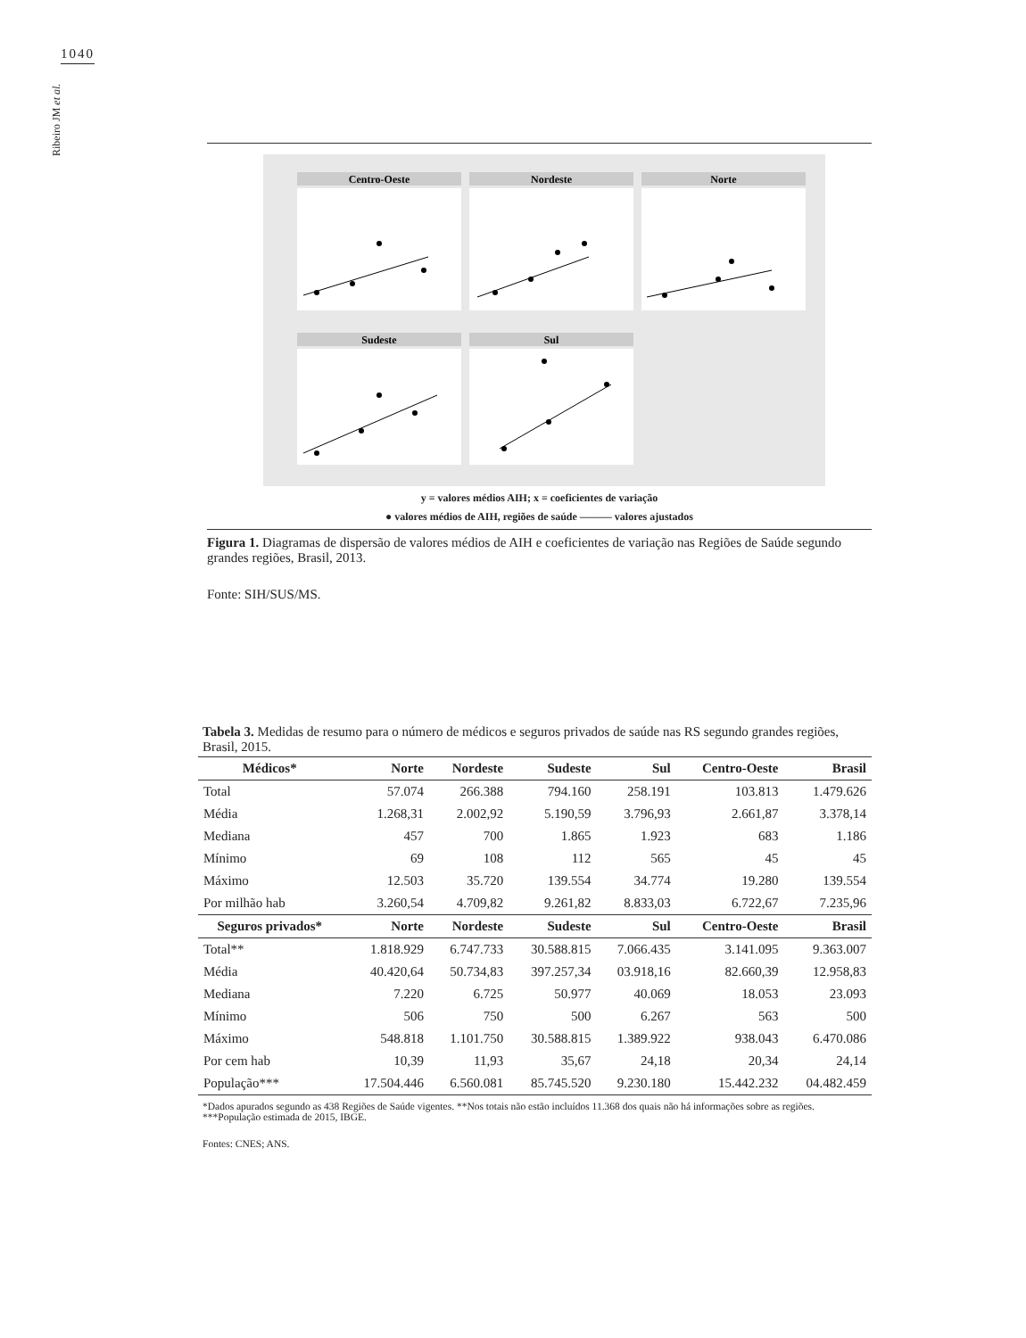1040
Ribeiro JM et al.
Centro-Oeste
Nordeste
Norte
Sudeste
Sul
y = valores médios AIH; x = coeficientes de variação
● valores médios de AIH, regiões de saúde ——— valores ajustados
Figura 1. Diagramas de dispersão de valores médios de AIH e coeficientes de variação nas Regiões de Saúde segundo grandes regiões, Brasil, 2013.
Fonte: SIH/SUS/MS.
Tabela 3. Medidas de resumo para o número de médicos e seguros privados de saúde nas RS segundo grandes regiões, Brasil, 2015.
| Médicos* | Norte | Nordeste | Sudeste | Sul | Centro-Oeste | Brasil |
| --- | --- | --- | --- | --- | --- | --- |
| Total | 57.074 | 266.388 | 794.160 | 258.191 | 103.813 | 1.479.626 |
| Média | 1.268,31 | 2.002,92 | 5.190,59 | 3.796,93 | 2.661,87 | 3.378,14 |
| Mediana | 457 | 700 | 1.865 | 1.923 | 683 | 1.186 |
| Mínimo | 69 | 108 | 112 | 565 | 45 | 45 |
| Máximo | 12.503 | 35.720 | 139.554 | 34.774 | 19.280 | 139.554 |
| Por milhão hab | 3.260,54 | 4.709,82 | 9.261,82 | 8.833,03 | 6.722,67 | 7.235,96 |
| Seguros privados* | Norte | Nordeste | Sudeste | Sul | Centro-Oeste | Brasil |
| Total** | 1.818.929 | 6.747.733 | 30.588.815 | 7.066.435 | 3.141.095 | 9.363.007 |
| Média | 40.420,64 | 50.734,83 | 397.257,34 | 03.918,16 | 82.660,39 | 12.958,83 |
| Mediana | 7.220 | 6.725 | 50.977 | 40.069 | 18.053 | 23.093 |
| Mínimo | 506 | 750 | 500 | 6.267 | 563 | 500 |
| Máximo | 548.818 | 1.101.750 | 30.588.815 | 1.389.922 | 938.043 | 6.470.086 |
| Por cem hab | 10,39 | 11,93 | 35,67 | 24,18 | 20,34 | 24,14 |
| População*** | 17.504.446 | 6.560.081 | 85.745.520 | 9.230.180 | 15.442.232 | 04.482.459 |
*Dados apurados segundo as 438 Regiões de Saúde vigentes. **Nos totais não estão incluídos 11.368 dos quais não há informações sobre as regiões. ***População estimada de 2015, IBGE.
Fontes: CNES; ANS.